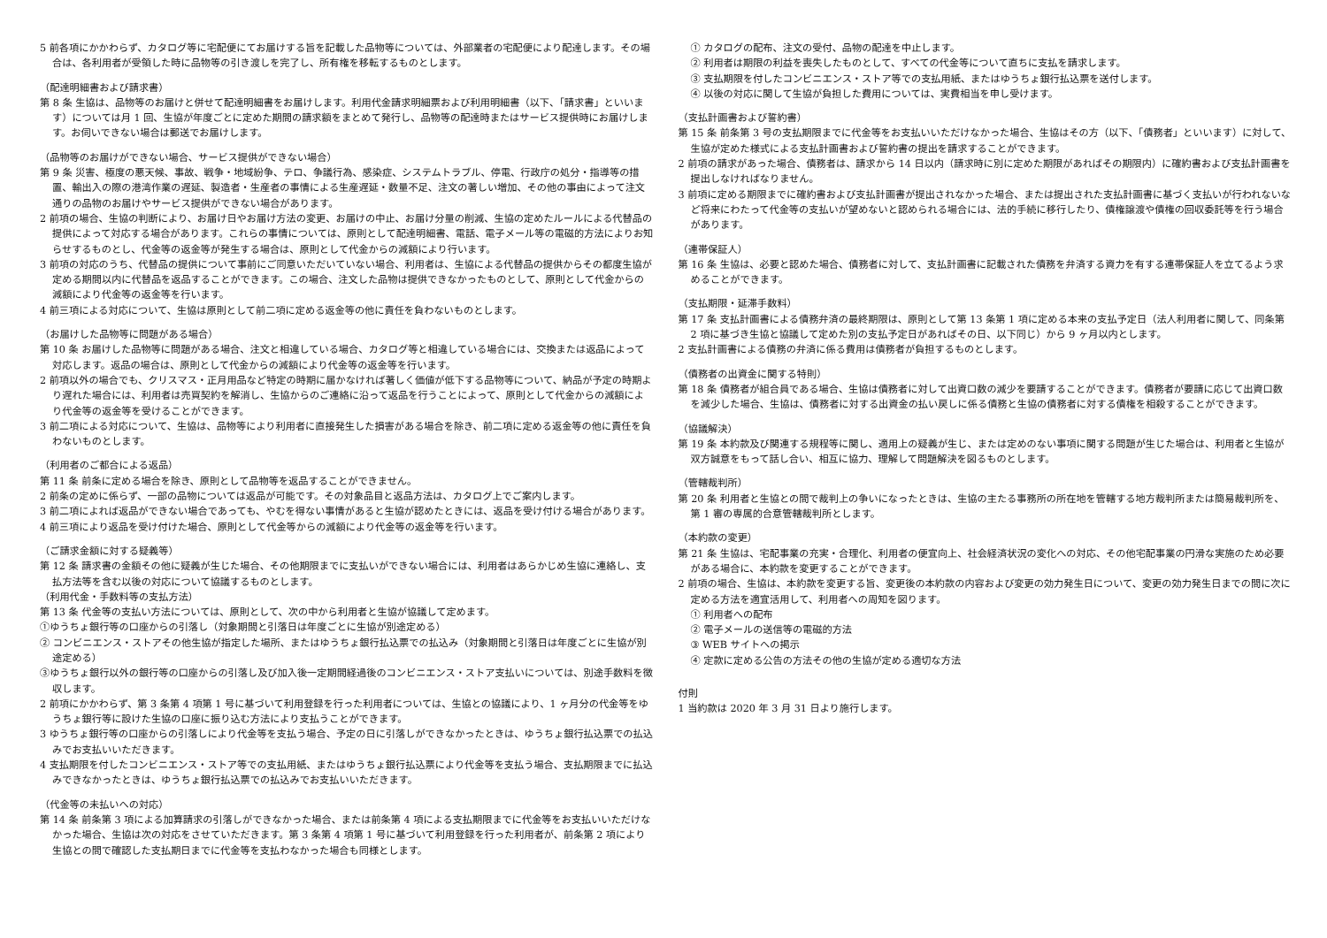5 前各項にかかわらず、カタログ等に宅配便にてお届けする旨を記載した品物等については、外部業者の宅配便により配達します。その場合は、各利用者が受領した時に品物等の引き渡しを完了し、所有権を移転するものとします。
（配達明細書および請求書）
第 8 条 生協は、品物等のお届けと併せて配達明細書をお届けします。利用代金請求明細票および利用明細書（以下、「請求書」といいます）については月 1 回、生協が年度ごとに定めた期間の請求額をまとめて発行し、品物等の配達時またはサービス提供時にお届けします。お伺いできない場合は郵送でお届けします。
（品物等のお届けができない場合、サービス提供ができない場合）
第 9 条 災害、極度の悪天候、事故、戦争・地域紛争、テロ、争議行為、感染症、システムトラブル、停電、行政庁の処分・指導等の措置、輸出入の際の港湾作業の遅延、製造者・生産者の事情による生産遅延・数量不足、注文の著しい増加、その他の事由によって注文通りの品物のお届けやサービス提供ができない場合があります。
2 前項の場合、生協の判断により、お届け日やお届け方法の変更、お届けの中止、お届け分量の削減、生協の定めたルールによる代替品の提供によって対応する場合があります。これらの事情については、原則として配達明細書、電話、電子メール等の電磁的方法によりお知らせするものとし、代金等の返金等が発生する場合は、原則として代金からの減額により行います。
3 前項の対応のうち、代替品の提供について事前にご同意いただいていない場合、利用者は、生協による代替品の提供からその都度生協が定める期間以内に代替品を返品することができます。この場合、注文した品物は提供できなかったものとして、原則として代金からの減額により代金等の返金等を行います。
4 前三項による対応について、生協は原則として前二項に定める返金等の他に責任を負わないものとします。
（お届けした品物等に問題がある場合）
第 10 条 お届けした品物等に問題がある場合、注文と相違している場合、カタログ等と相違している場合には、交換または返品によって対応します。返品の場合は、原則として代金からの減額により代金等の返金等を行います。
2 前項以外の場合でも、クリスマス・正月用品など特定の時期に届かなければ著しく価値が低下する品物等について、納品が予定の時期より遅れた場合には、利用者は売買契約を解消し、生協からのご連絡に沿って返品を行うことによって、原則として代金からの減額により代金等の返金等を受けることができます。
3 前二項による対応について、生協は、品物等により利用者に直接発生した損害がある場合を除き、前二項に定める返金等の他に責任を負わないものとします。
（利用者のご都合による返品）
第 11 条 前条に定める場合を除き、原則として品物等を返品することができません。
2 前条の定めに係らず、一部の品物については返品が可能です。その対象品目と返品方法は、カタログ上でご案内します。
3 前二項によれば返品ができない場合であっても、やむを得ない事情があると生協が認めたときには、返品を受け付ける場合があります。
4 前三項により返品を受け付けた場合、原則として代金等からの減額により代金等の返金等を行います。
（ご請求金額に対する疑義等）
第 12 条 請求書の金額その他に疑義が生じた場合、その他期限までに支払いができない場合には、利用者はあらかじめ生協に連絡し、支払方法等を含む以後の対応について協議するものとします。
（利用代金・手数料等の支払方法）
第 13 条 代金等の支払い方法については、原則として、次の中から利用者と生協が協議して定めます。
①ゆうちょ銀行等の口座からの引落し（対象期間と引落日は年度ごとに生協が別途定める）
② コンビニエンス・ストアその他生協が指定した場所、またはゆうちょ銀行払込票での払込み（対象期間と引落日は年度ごとに生協が別途定める）
③ゆうちょ銀行以外の銀行等の口座からの引落し及び加入後一定期間経過後のコンビニエンス・ストア支払いについては、別途手数料を徴収します。
2 前項にかかわらず、第 3 条第 4 項第 1 号に基づいて利用登録を行った利用者については、生協との協議により、1 ヶ月分の代金等をゆうちょ銀行等に設けた生協の口座に振り込む方法により支払うことができます。
3 ゆうちょ銀行等の口座からの引落しにより代金等を支払う場合、予定の日に引落しができなかったときは、ゆうちょ銀行払込票での払込みでお支払いいただきます。
4 支払期限を付したコンビニエンス・ストア等での支払用紙、またはゆうちょ銀行払込票により代金等を支払う場合、支払期限までに払込みできなかったときは、ゆうちょ銀行払込票での払込みでお支払いいただきます。
（代金等の未払いへの対応）
第 14 条 前条第 3 項による加算請求の引落しができなかった場合、または前条第 4 項による支払期限までに代金等をお支払いいただけなかった場合、生協は次の対応をさせていただきます。第 3 条第 4 項第 1 号に基づいて利用登録を行った利用者が、前条第 2 項により生協との間で確認した支払期日までに代金等を支払わなかった場合も同様とします。
① カタログの配布、注文の受付、品物の配達を中止します。
② 利用者は期限の利益を喪失したものとして、すべての代金等について直ちに支払を請求します。
③ 支払期限を付したコンビニエンス・ストア等での支払用紙、またはゆうちょ銀行払込票を送付します。
④ 以後の対応に関して生協が負担した費用については、実費相当を申し受けます。
（支払計画書および誓約書）
第 15 条 前条第 3 号の支払期限までに代金等をお支払いいただけなかった場合、生協はその方（以下、「債務者」といいます）に対して、生協が定めた様式による支払計画書および誓約書の提出を請求することができます。
2 前項の請求があった場合、債務者は、請求から 14 日以内（請求時に別に定めた期限があればその期限内）に確約書および支払計画書を提出しなければなりません。
3 前項に定める期限までに確約書および支払計画書が提出されなかった場合、または提出された支払計画書に基づく支払いが行われないなど将来にわたって代金等の支払いが望めないと認められる場合には、法的手続に移行したり、債権譲渡や債権の回収委託等を行う場合があります。
（連帯保証人）
第 16 条 生協は、必要と認めた場合、債務者に対して、支払計画書に記載された債務を弁済する資力を有する連帯保証人を立てるよう求めることができます。
（支払期限・延滞手数料）
第 17 条 支払計画書による債務弁済の最終期限は、原則として第 13 条第 1 項に定める本来の支払予定日（法人利用者に関して、同条第 2 項に基づき生協と協議して定めた別の支払予定日があればその日、以下同じ）から 9 ヶ月以内とします。
2 支払計画書による債務の弁済に係る費用は債務者が負担するものとします。
（債務者の出資金に関する特則）
第 18 条 債務者が組合員である場合、生協は債務者に対して出資口数の減少を要請することができます。債務者が要請に応じて出資口数を減少した場合、生協は、債務者に対する出資金の払い戻しに係る債務と生協の債務者に対する債権を相殺することができます。
（協議解決）
第 19 条 本約款及び関連する規程等に関し、適用上の疑義が生じ、または定めのない事項に関する問題が生じた場合は、利用者と生協が双方誠意をもって話し合い、相互に協力、理解して問題解決を図るものとします。
（管轄裁判所）
第 20 条 利用者と生協との間で裁判上の争いになったときは、生協の主たる事務所の所在地を管轄する地方裁判所または簡易裁判所を、第 1 審の専属的合意管轄裁判所とします。
（本約款の変更）
第 21 条 生協は、宅配事業の充実・合理化、利用者の便宜向上、社会経済状況の変化への対応、その他宅配事業の円滑な実施のため必要がある場合に、本約款を変更することができます。
2 前項の場合、生協は、本約款を変更する旨、変更後の本約款の内容および変更の効力発生日について、変更の効力発生日までの間に次に定める方法を適宜活用して、利用者への周知を図ります。
① 利用者への配布
② 電子メールの送信等の電磁的方法
③ WEB サイトへの掲示
④ 定款に定める公告の方法その他の生協が定める適切な方法
付則
1 当約款は 2020 年 3 月 31 日より施行します。